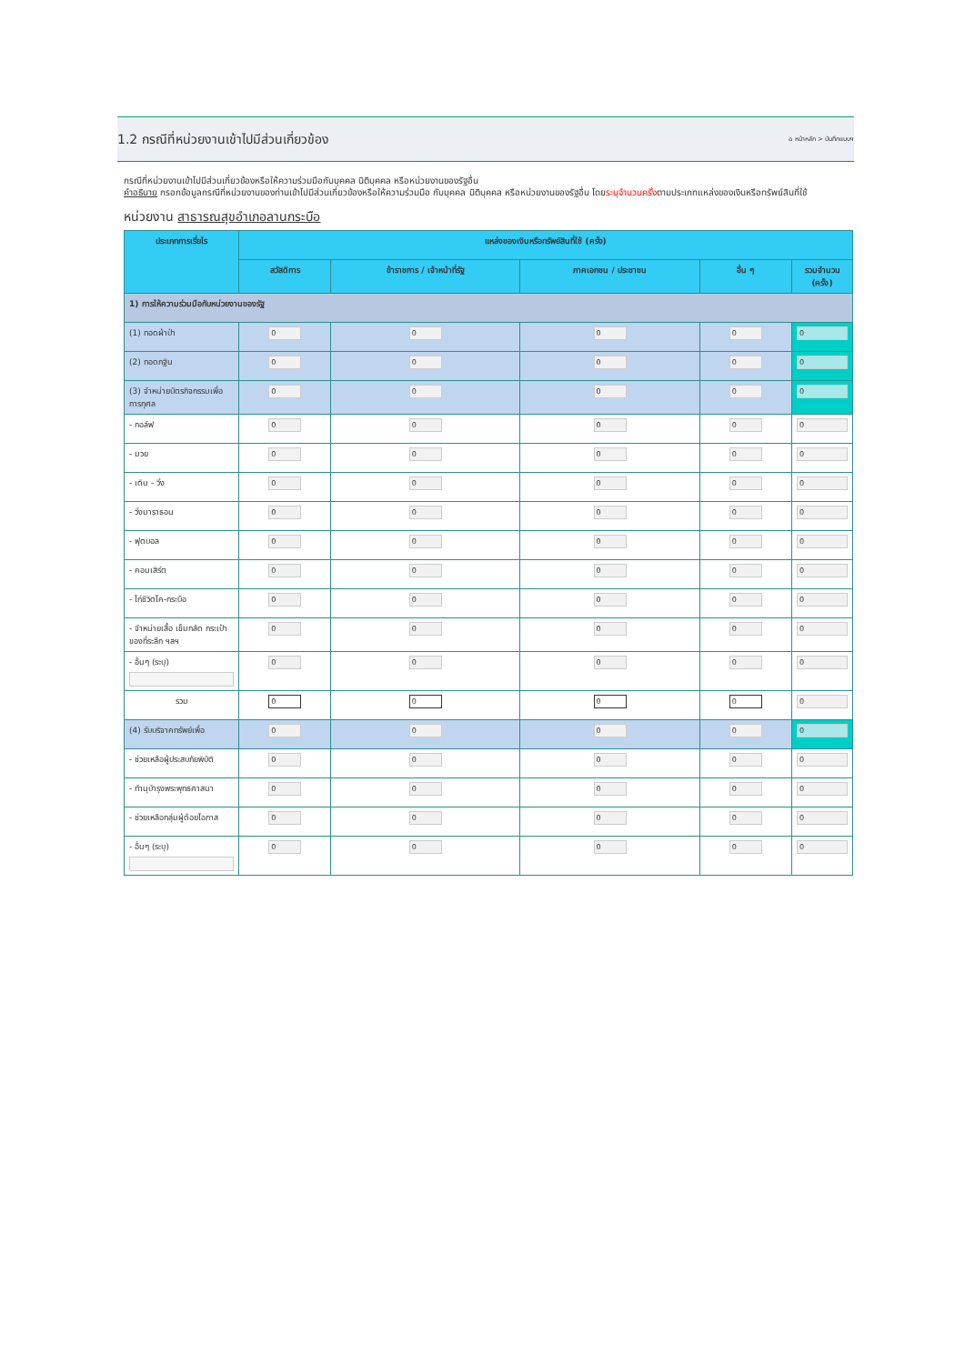1.2 กรณีที่หน่วยงานเข้าไปมีส่วนเกี่ยวข้อง
⌂ หน้าหลัก > บันทึกแบบฯ
กรณีที่หน่วยงานเข้าไปมีส่วนเกี่ยวข้องหรือให้ความร่วมมือกับบุคคล นิติบุคคล หรือหน่วยงานของรัฐอื่น
คำอธิบาย กรอกข้อมูลกรณีที่หน่วยงานของท่านเข้าไปมีส่วนเกี่ยวข้องหรือให้ความร่วมมือ กับบุคคล นิติบุคคล หรือหน่วยงานของรัฐอื่น โดยระบุจำนวนครั้งตามประเภทแหล่งของเงินหรือทรัพย์สินที่ใช้
หน่วยงาน สาธารณสุขอำเภอลานกระบือ
| ประเภทการเรี่ยไร | แหล่งของเงินหรือทรัพย์สินที่ใช้ (ครั้ง) | | | | |
| --- | --- | --- | --- | --- | --- |
| | สวัสดิการ | ข้าราชการ / เจ้าหน้าที่รัฐ | ภาคเอกชน / ประชาชน | อื่น ๆ | รวมจำนวน (ครั้ง) |
| 1) การให้ความร่วมมือกับหน่วยงานของรัฐ | | | | | |
| (1) ทอดผ้าป่า | 0 | 0 | 0 | 0 | 0 |
| (2) ทอดกฐิน | 0 | 0 | 0 | 0 | 0 |
| (3) จำหน่ายบัตรกิจกรรมเพื่อการกุศล | 0 | 0 | 0 | 0 | 0 |
| - กอล์ฟ | 0 | 0 | 0 | 0 | 0 |
| - มวย | 0 | 0 | 0 | 0 | 0 |
| - เดิน - วิ่ง | 0 | 0 | 0 | 0 | 0 |
| - วิ่งมาราธอน | 0 | 0 | 0 | 0 | 0 |
| - ฟุตบอล | 0 | 0 | 0 | 0 | 0 |
| - คอนเสิร์ต | 0 | 0 | 0 | 0 | 0 |
| - ไก่ชีวิตโค-กระบือ | 0 | 0 | 0 | 0 | 0 |
| - จำหน่ายเสื้อ เข็มกลัด กระเป๋า ของที่ระลึก ฯลฯ | 0 | 0 | 0 | 0 | 0 |
| - อื่นๆ (ระบุ) | 0 | 0 | 0 | 0 | 0 |
| รวม | 0 | 0 | 0 | 0 | 0 |
| (4) รับบริจาคทรัพย์เพื่อ | 0 | 0 | 0 | 0 | 0 |
| - ช่วยเหลือผู้ประสบภัยพิบัติ | 0 | 0 | 0 | 0 | 0 |
| - ทำนุบำรุงพระพุทธศาสนา | 0 | 0 | 0 | 0 | 0 |
| - ช่วยเหลือกลุ่มผู้ด้อยโอกาส | 0 | 0 | 0 | 0 | 0 |
| - อื่นๆ (ระบุ) | 0 | 0 | 0 | 0 | 0 |